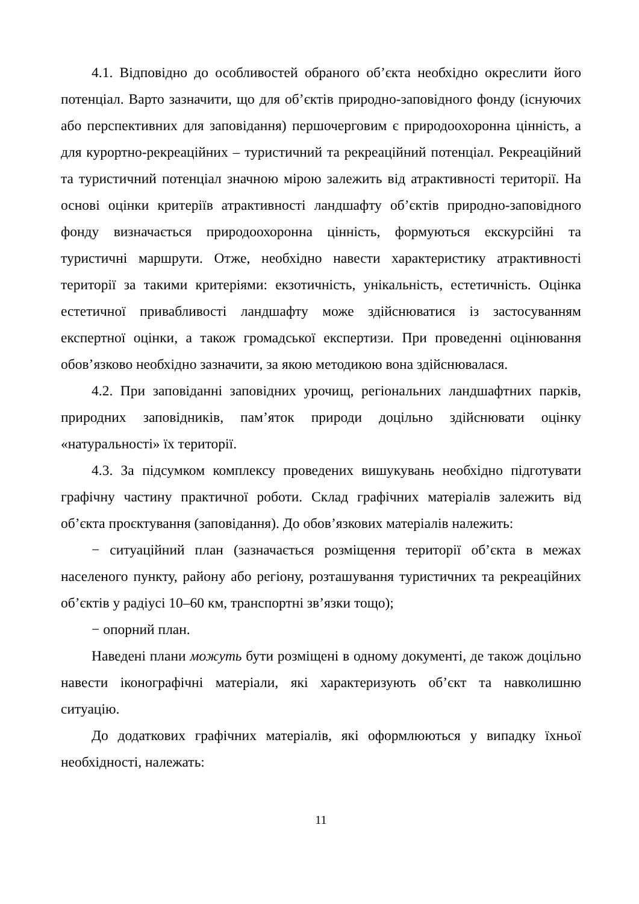4.1. Відповідно до особливостей обраного об’єкта необхідно окреслити його потенціал. Варто зазначити, що для об’єктів природно-заповідного фонду (існуючих або перспективних для заповідання) першочерговим є природоохоронна цінність, а для курортно-рекреаційних – туристичний та рекреаційний потенціал. Рекреаційний та туристичний потенціал значною мірою залежить від атрактивності території. На основі оцінки критеріїв атрактивності ландшафту об’єктів природно-заповідного фонду визначається природоохоронна цінність, формуються екскурсійні та туристичні маршрути. Отже, необхідно навести характеристику атрактивності території за такими критеріями: екзотичність, унікальність, естетичність. Оцінка естетичної привабливості ландшафту може здійснюватися із застосуванням експертної оцінки, а також громадської експертизи. При проведенні оцінювання обов’язково необхідно зазначити, за якою методикою вона здійснювалася.
4.2. При заповіданні заповідних урочищ, регіональних ландшафтних парків, природних заповідників, пам’яток природи доцільно здійснювати оцінку «натуральності» їх території.
4.3. За підсумком комплексу проведених вишукувань необхідно підготувати графічну частину практичної роботи. Склад графічних матеріалів залежить від об’єкта проєктування (заповідання). До обов’язкових матеріалів належить:
− ситуаційний план (зазначається розміщення території об’єкта в межах населеного пункту, району або регіону, розташування туристичних та рекреаційних об’єктів у радіусі 10–60 км, транспортні зв’язки тощо);
− опорний план.
Наведені плани можуть бути розміщені в одному документі, де також доцільно навести іконографічні матеріали, які характеризують об’єкт та навколишню ситуацію.
До додаткових графічних матеріалів, які оформлюються у випадку їхньої необхідності, належать:
11